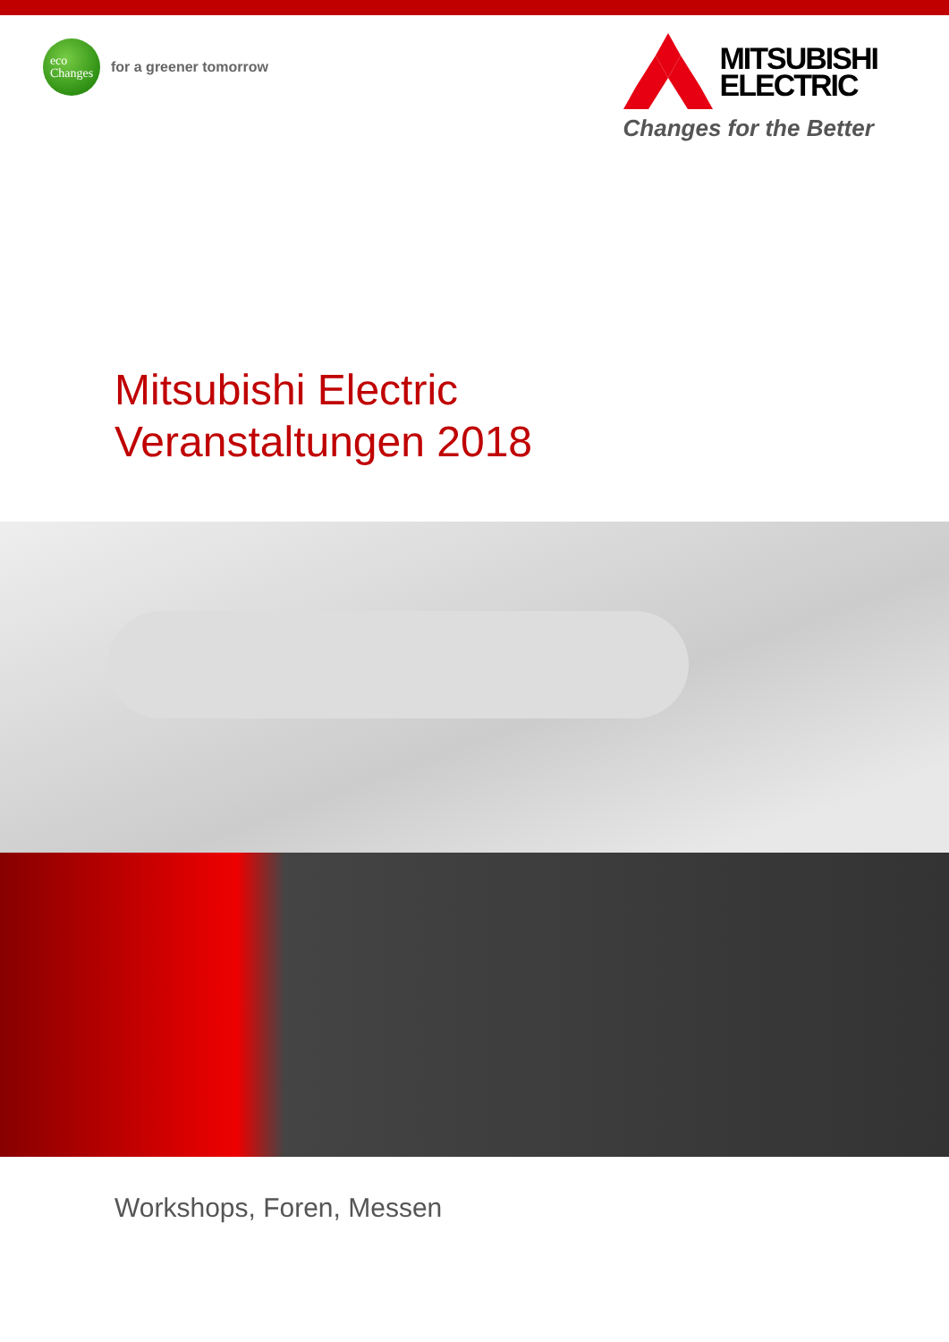eco
Changes
for a greener tomorrow
MITSUBISHI
ELECTRIC
Changes for the Better
Mitsubishi Electric
Veranstaltungen 2018
Workshops, Foren, Messen